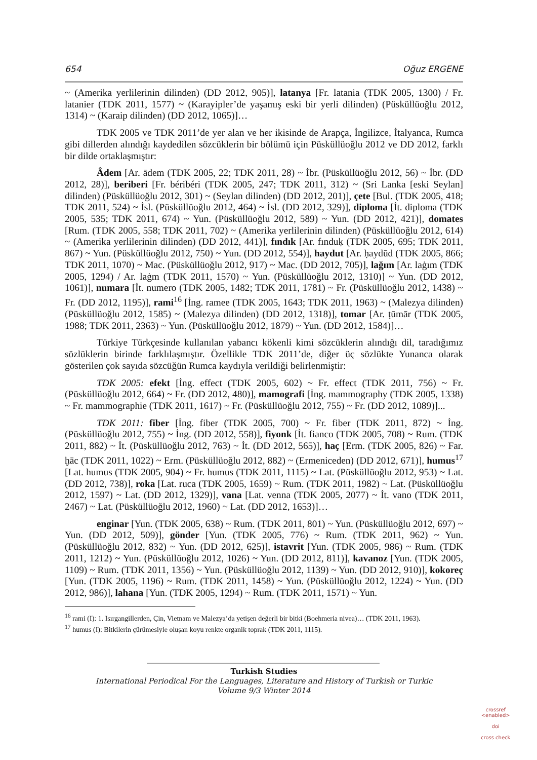654 Oğuz ERGENE
~ (Amerika yerlilerinin dilinden) (DD 2012, 905)], latanya [Fr. latania (TDK 2005, 1300) / Fr. latanier (TDK 2011, 1577) ~ (Karayipler’de yaşamış eski bir yerli dilinden) (Püsküllüoğlu 2012, 1314) ~ (Karaip dilinden) (DD 2012, 1065)]…
TDK 2005 ve TDK 2011’de yer alan ve her ikisinde de Arapça, İngilizce, İtalyanca, Rumca gibi dillerden alındığı kaydedilen sözcüklerin bir bölümü için Püsküllüoğlu 2012 ve DD 2012, farklı bir dilde ortaklaşmıştır:
Âdem [Ar. ādem (TDK 2005, 22; TDK 2011, 28) ~ İbr. (Püsküllüoğlu 2012, 56) ~ İbr. (DD 2012, 28)], beriberi [Fr. béribéri (TDK 2005, 247; TDK 2011, 312) ~ (Sri Lanka [eski Seylan] dilinden) (Püsküllüoğlu 2012, 301) ~ (Seylan dilinden) (DD 2012, 201)], çete [Bul. (TDK 2005, 418; TDK 2011, 524) ~ İsl. (Püsküllüoğlu 2012, 464) ~ İsl. (DD 2012, 329)], diploma [İt. diploma (TDK 2005, 535; TDK 2011, 674) ~ Yun. (Püsküllüoğlu 2012, 589) ~ Yun. (DD 2012, 421)], domates [Rum. (TDK 2005, 558; TDK 2011, 702) ~ (Amerika yerlilerinin dilinden) (Püsküllüoğlu 2012, 614) ~ (Amerika yerlilerinin dilinden) (DD 2012, 441)], fındık [Ar. fınduḳ (TDK 2005, 695; TDK 2011, 867) ~ Yun. (Püsküllüoğlu 2012, 750) ~ Yun. (DD 2012, 554)], haydut [Ar. ḥaydūd (TDK 2005, 866; TDK 2011, 1070) ~ Mac. (Püsküllüoğlu 2012, 917) ~ Mac. (DD 2012, 705)], lağım [Ar. laġım (TDK 2005, 1294) / Ar. laġm (TDK 2011, 1570) ~ Yun. (Püsküllüoğlu 2012, 1310)] ~ Yun. (DD 2012, 1061)], numara [İt. numero (TDK 2005, 1482; TDK 2011, 1781) ~ Fr. (Püsküllüoğlu 2012, 1438) ~ Fr. (DD 2012, 1195)], rami<sup>16</sup> [İng. ramee (TDK 2005, 1643; TDK 2011, 1963) ~ (Malezya dilinden) (Püsküllüoğlu 2012, 1585) ~ (Malezya dilinden) (DD 2012, 1318)], tomar [Ar. ṭūmār (TDK 2005, 1988; TDK 2011, 2363) ~ Yun. (Püsküllüoğlu 2012, 1879) ~ Yun. (DD 2012, 1584)]…
Türkiye Türkçesinde kullanılan yabancı kökenli kimi sözcüklerin alındığı dil, taradığımız sözlüklerin birinde farklılaşmıştır. Özellikle TDK 2011’de, diğer üç sözlükte Yunanca olarak gösterilen çok sayıda sözcüğün Rumca kaydıyla verildiği belirlenmiştir:
TDK 2005: efekt [İng. effect (TDK 2005, 602) ~ Fr. effect (TDK 2011, 756) ~ Fr. (Püsküllüoğlu 2012, 664) ~ Fr. (DD 2012, 480)], mamografi [İng. mammography (TDK 2005, 1338) ~ Fr. mammographie (TDK 2011, 1617) ~ Fr. (Püsküllüoğlu 2012, 755) ~ Fr. (DD 2012, 1089)]...
TDK 2011: fiber [İng. fiber (TDK 2005, 700) ~ Fr. fiber (TDK 2011, 872) ~ İng. (Püsküllüoğlu 2012, 755) ~ İng. (DD 2012, 558)], fiyonk [İt. fianco (TDK 2005, 708) ~ Rum. (TDK 2011, 882) ~ İt. (Püsküllüoğlu 2012, 763) ~ İt. (DD 2012, 565)], haç [Erm. (TDK 2005, 826) ~ Far. ḫāc (TDK 2011, 1022) ~ Erm. (Püsküllüoğlu 2012, 882) ~ (Ermeniceden) (DD 2012, 671)], humus<sup>17</sup> [Lat. humus (TDK 2005, 904) ~ Fr. humus (TDK 2011, 1115) ~ Lat. (Püsküllüoğlu 2012, 953) ~ Lat. (DD 2012, 738)], roka [Lat. ruca (TDK 2005, 1659) ~ Rum. (TDK 2011, 1982) ~ Lat. (Püsküllüoğlu 2012, 1597) ~ Lat. (DD 2012, 1329)], vana [Lat. venna (TDK 2005, 2077) ~ İt. vano (TDK 2011, 2467) ~ Lat. (Püsküllüoğlu 2012, 1960) ~ Lat. (DD 2012, 1653)]…
enginar [Yun. (TDK 2005, 638) ~ Rum. (TDK 2011, 801) ~ Yun. (Püsküllüoğlu 2012, 697) ~ Yun. (DD 2012, 509)], gönder [Yun. (TDK 2005, 776) ~ Rum. (TDK 2011, 962) ~ Yun. (Püsküllüoğlu 2012, 832) ~ Yun. (DD 2012, 625)], istavrit [Yun. (TDK 2005, 986) ~ Rum. (TDK 2011, 1212) ~ Yun. (Püsküllüoğlu 2012, 1026) ~ Yun. (DD 2012, 811)], kavanoz [Yun. (TDK 2005, 1109) ~ Rum. (TDK 2011, 1356) ~ Yun. (Püsküllüoğlu 2012, 1139) ~ Yun. (DD 2012, 910)], kokoreç [Yun. (TDK 2005, 1196) ~ Rum. (TDK 2011, 1458) ~ Yun. (Püsküllüoğlu 2012, 1224) ~ Yun. (DD 2012, 986)], lahana [Yun. (TDK 2005, 1294) ~ Rum. (TDK 2011, 1571) ~ Yun.
<sup>16</sup> rami (I): 1. Isırgangillerden, Çin, Vietnam ve Malezya’da yetişen değerli bir bitki (Boehmeria nivea)… (TDK 2011, 1963).
<sup>17</sup> humus (I): Bitkilerin çürümesiyle oluşan koyu renkte organik toprak (TDK 2011, 1115).
Turkish Studies
International Periodical For the Languages, Literature and History of Turkish or Turkic
Volume 9/3 Winter 2014
crossref
<enabled>
doi
cross check